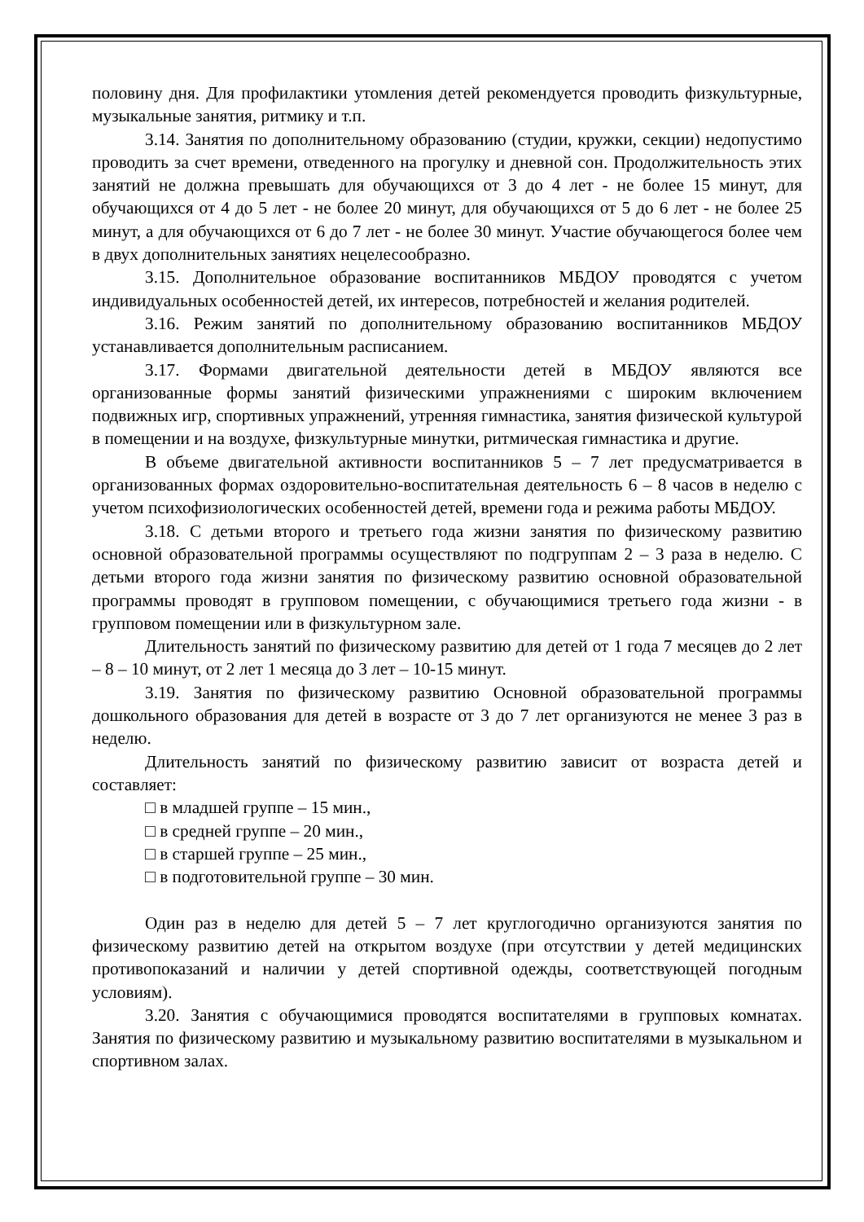половину дня. Для профилактики утомления детей рекомендуется проводить физкультурные, музыкальные занятия, ритмику и т.п.
3.14. Занятия по дополнительному образованию (студии, кружки, секции) недопустимо проводить за счет времени, отведенного на прогулку и дневной сон. Продолжительность этих занятий не должна превышать для обучающихся от 3 до 4 лет - не более 15 минут, для обучающихся от 4 до 5 лет - не более 20 минут, для обучающихся от 5 до 6 лет - не более 25 минут, а для обучающихся от 6 до 7 лет - не более 30 минут. Участие обучающегося более чем в двух дополнительных занятиях нецелесообразно.
3.15. Дополнительное образование воспитанников МБДОУ проводятся с учетом индивидуальных особенностей детей, их интересов, потребностей и желания родителей.
3.16. Режим занятий по дополнительному образованию воспитанников МБДОУ устанавливается дополнительным расписанием.
3.17. Формами двигательной деятельности детей в МБДОУ являются все организованные формы занятий физическими упражнениями с широким включением подвижных игр, спортивных упражнений, утренняя гимнастика, занятия физической культурой в помещении и на воздухе, физкультурные минутки, ритмическая гимнастика и другие.
В объеме двигательной активности воспитанников 5 – 7 лет предусматривается в организованных формах оздоровительно-воспитательная деятельность 6 – 8 часов в неделю с учетом психофизиологических особенностей детей, времени года и режима работы МБДОУ.
3.18. С детьми второго и третьего года жизни занятия по физическому развитию основной образовательной программы осуществляют по подгруппам 2 – 3 раза в неделю. С детьми второго года жизни занятия по физическому развитию основной образовательной программы проводят в групповом помещении, с обучающимися третьего года жизни - в групповом помещении или в физкультурном зале.
Длительность занятий по физическому развитию для детей от 1 года 7 месяцев до 2 лет – 8 – 10 минут, от 2 лет 1 месяца до 3 лет – 10-15 минут.
3.19. Занятия по физическому развитию Основной образовательной программы дошкольного образования для детей в возрасте от 3 до 7 лет организуются не менее 3 раз в неделю.
Длительность занятий по физическому развитию зависит от возраста детей и составляет:
□ в младшей группе – 15 мин.,
□ в средней группе – 20 мин.,
□ в старшей группе – 25 мин.,
□ в подготовительной группе – 30 мин.
Один раз в неделю для детей 5 – 7 лет круглогодично организуются занятия по физическому развитию детей на открытом воздухе (при отсутствии у детей медицинских противопоказаний и наличии у детей спортивной одежды, соответствующей погодным условиям).
3.20. Занятия с обучающимися проводятся воспитателями в групповых комнатах. Занятия по физическому развитию и музыкальному развитию воспитателями в музыкальном и спортивном залах.